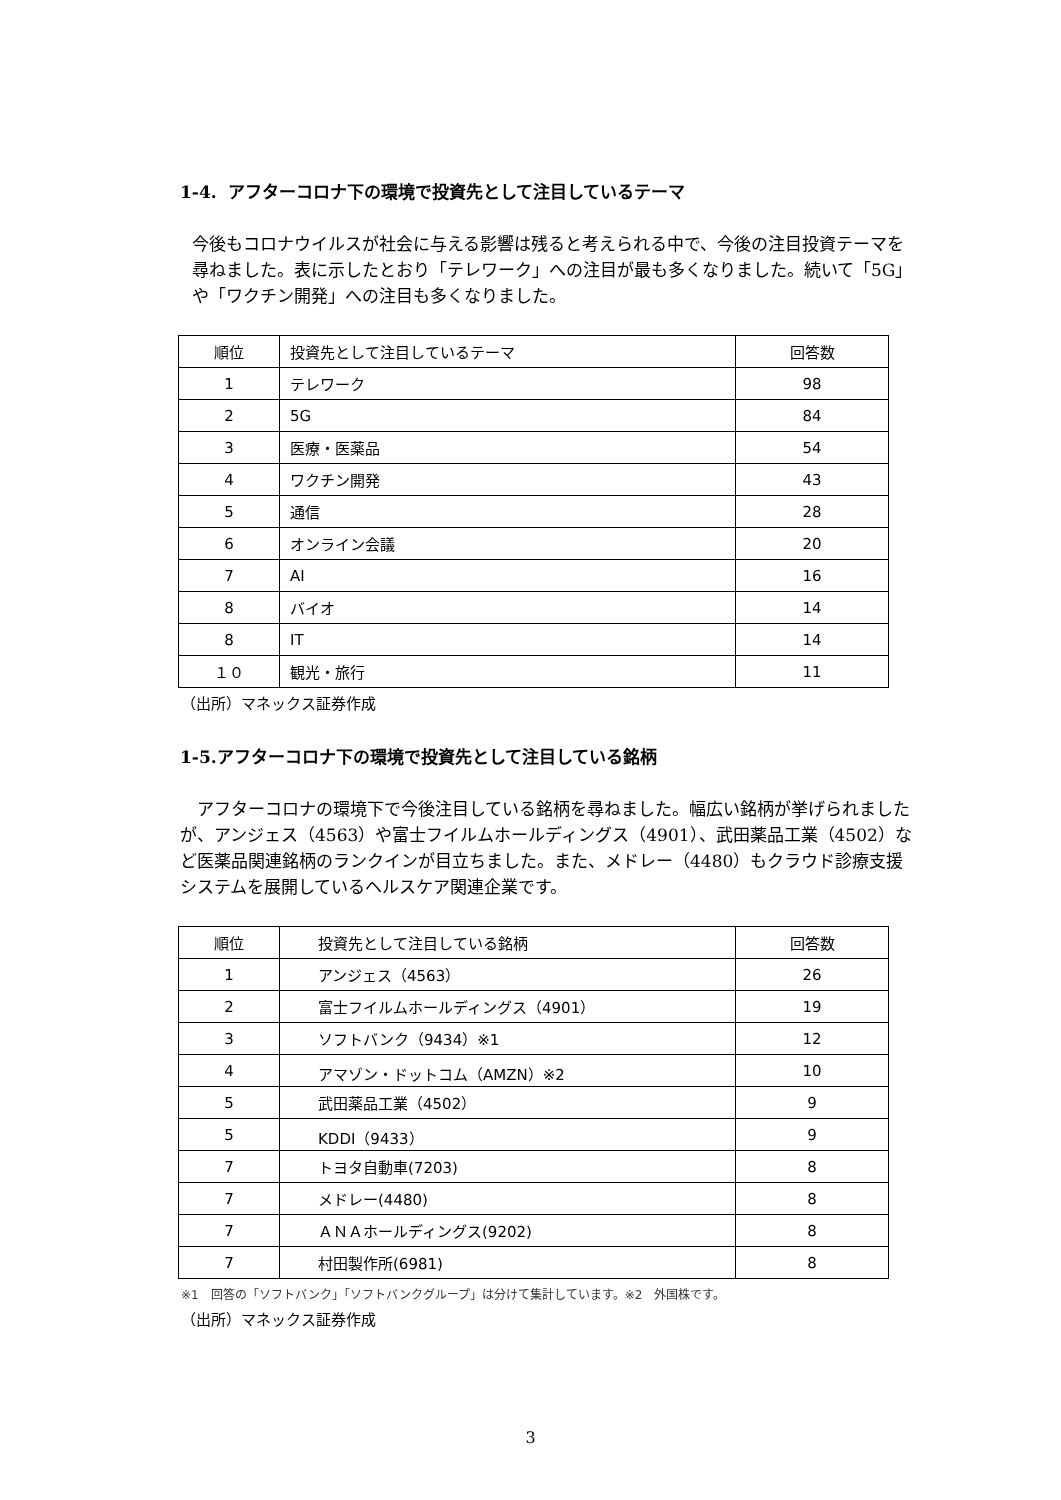1-4. アフターコロナ下の環境で投資先として注目しているテーマ
今後もコロナウイルスが社会に与える影響は残ると考えられる中で、今後の注目投資テーマを尋ねました。表に示したとおり「テレワーク」への注目が最も多くなりました。続いて「5G」や「ワクチン開発」への注目も多くなりました。
| 順位 | 投資先として注目しているテーマ | 回答数 |
| --- | --- | --- |
| 1 | テレワーク | 98 |
| 2 | 5G | 84 |
| 3 | 医療・医薬品 | 54 |
| 4 | ワクチン開発 | 43 |
| 5 | 通信 | 28 |
| 6 | オンライン会議 | 20 |
| 7 | AI | 16 |
| 8 | バイオ | 14 |
| 8 | IT | 14 |
| １０ | 観光・旅行 | 11 |
（出所）マネックス証券作成
1-5.アフターコロナ下の環境で投資先として注目している銘柄
　アフターコロナの環境下で今後注目している銘柄を尋ねました。幅広い銘柄が挙げられましたが、アンジェス（4563）や富士フイルムホールディングス（4901）、武田薬品工業（4502）など医薬品関連銘柄のランクインが目立ちました。また、メドレー（4480）もクラウド診療支援システムを展開しているヘルスケア関連企業です。
| 順位 | 投資先として注目している銘柄 | 回答数 |
| --- | --- | --- |
| 1 | アンジェス（4563） | 26 |
| 2 | 富士フイルムホールディングス（4901） | 19 |
| 3 | ソフトバンク（9434）※1 | 12 |
| 4 | アマゾン・ドットコム（AMZN）※2 | 10 |
| 5 | 武田薬品工業（4502） | 9 |
| 5 | KDDI（9433） | 9 |
| 7 | トヨタ自動車(7203) | 8 |
| 7 | メドレー(4480) | 8 |
| 7 | ＡＮＡホールディングス(9202) | 8 |
| 7 | 村田製作所(6981) | 8 |
※1　回答の「ソフトバンク」「ソフトバンクグループ」は分けて集計しています。※2　外国株です。
（出所）マネックス証券作成
3